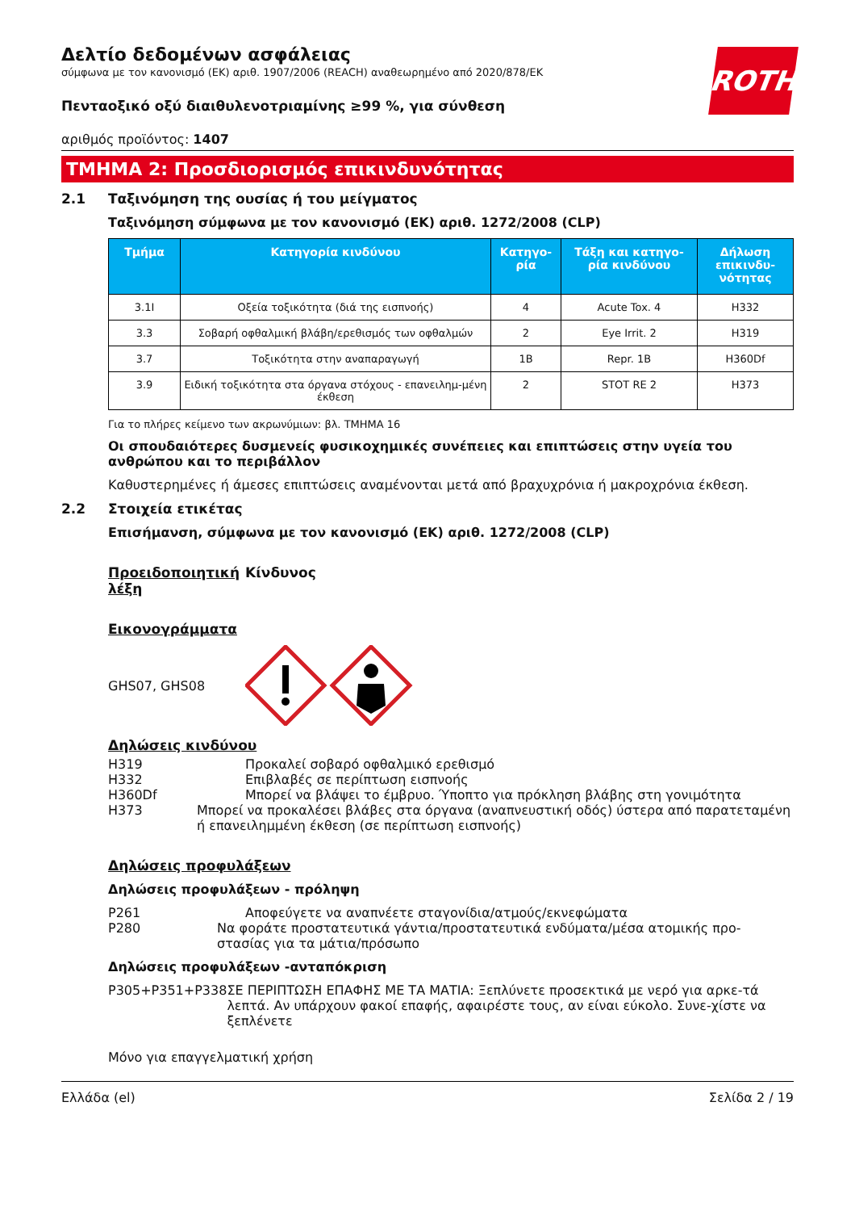ROTH
Δελτίο δεδομένων ασφάλειας
σύμφωνα με τον κανονισμό (ΕΚ) αριθ. 1907/2006 (REACH) αναθεωρημένο από 2020/878/ΕΚ
Πενταοξικό οξύ διαιθυλενοτριαμίνης ≥99 %, για σύνθεση
αριθμός προϊόντος: 1407
ΤΜΗΜΑ 2: Προσδιορισμός επικινδυνότητας
2.1 Ταξινόμηση της ουσίας ή του μείγματος
Ταξινόμηση σύμφωνα με τον κανονισμό (ΕΚ) αριθ. 1272/2008 (CLP)
| Τμήμα | Κατηγορία κινδύνου | Κατηγο-ρία | Τάξη και κατηγο-ρία κινδύνου | Δήλωση επικινδυ-νότητας |
| --- | --- | --- | --- | --- |
| 3.1I | Οξεία τοξικότητα (διά της εισπνοής) | 4 | Acute Tox. 4 | H332 |
| 3.3 | Σοβαρή οφθαλμική βλάβη/ερεθισμός των οφθαλμών | 2 | Eye Irrit. 2 | H319 |
| 3.7 | Τοξικότητα στην αναπαραγωγή | 1B | Repr. 1B | H360Df |
| 3.9 | Ειδική τοξικότητα στα όργανα στόχους - επανειλημ-μένη έκθεση | 2 | STOT RE 2 | H373 |
Για το πλήρες κείμενο των ακρωνύμιων: βλ. ΤΜΗΜΑ 16
Οι σπουδαιότερες δυσμενείς φυσικοχημικές συνέπειες και επιπτώσεις στην υγεία του ανθρώπου και το περιβάλλον
Καθυστερημένες ή άμεσες επιπτώσεις αναμένονται μετά από βραχυχρόνια ή μακροχρόνια έκθεση.
2.2 Στοιχεία ετικέτας
Επισήμανση, σύμφωνα με τον κανονισμό (ΕΚ) αριθ. 1272/2008 (CLP)
Προειδοποιητική λέξη Κίνδυνος
Εικονογράμματα
GHS07, GHS08
Δηλώσεις κινδύνου
H319 Προκαλεί σοβαρό οφθαλμικό ερεθισμό
H332 Επιβλαβές σε περίπτωση εισπνοής
H360Df Μπορεί να βλάψει το έμβρυο. Ύποπτο για πρόκληση βλάβης στη γονιμότητα
H373 Μπορεί να προκαλέσει βλάβες στα όργανα (αναπνευστική οδός) ύστερα από παρατεταμένη ή επανειλημμένη έκθεση (σε περίπτωση εισπνοής)
Δηλώσεις προφυλάξεων
Δηλώσεις προφυλάξεων - πρόληψη
P261 Αποφεύγετε να αναπνέετε σταγονίδια/ατμούς/εκνεφώματα
P280 Να φοράτε προστατευτικά γάντια/προστατευτικά ενδύματα/μέσα ατομικής προ-στασίας για τα μάτια/πρόσωπο
Δηλώσεις προφυλάξεων -ανταπόκριση
P305+P351+P338 ΣΕ ΠΕΡΙΠΤΩΣΗ ΕΠΑΦΗΣ ΜΕ ΤΑ ΜΑΤΙΑ: Ξεπλύνετε προσεκτικά με νερό για αρκε-τά λεπτά. Αν υπάρχουν φακοί επαφής, αφαιρέστε τους, αν είναι εύκολο. Συνε-χίστε να ξεπλένετε
Μόνο για επαγγελματική χρήση
Ελλάδα (el) Σελίδα 2 / 19